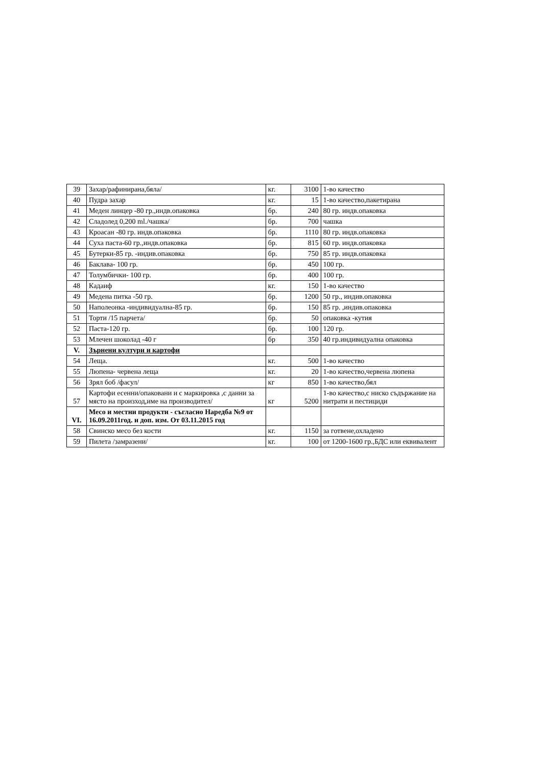| 39 | Захар/рафинирана,бяла/ | кг. | 3100 | 1-во качество |
| 40 | Пудра захар | кг. | 15 | 1-во качество,пакетирана |
| 41 | Меден линцер -80 гр.,индв.опаковка | бр. | 240 | 80 гр. индв.опаковка |
| 42 | Сладолед 0,200 ml./чашка/ | бр. | 700 | чашка |
| 43 | Кроасан -80 гр. индв.опаковка | бр. | 1110 | 80 гр. индв.опаковка |
| 44 | Суха паста-60 гр.,индв.опаковка | бр. | 815 | 60 гр. индв.опаковка |
| 45 | Бутерки-85 гр. -индив.опаковка | бр. | 750 | 85 гр. индв.опаковка |
| 46 | Баклава- 100 гр. | бр. | 450 | 100 гр. |
| 47 | Толумбички- 100 гр. | бр. | 400 | 100 гр. |
| 48 | Кадаиф | кг. | 150 | 1-во качество |
| 49 | Медена питка -50 гр. | бр. | 1200 | 50 гр., индив.опаковка |
| 50 | Наполеонка -индивидуална-85 гр. | бр. | 150 | 85 гр. ,индив.опаковка |
| 51 | Торти /15 парчета/ | бр. | 50 | опаковка -кутия |
| 52 | Паста-120 гр. | бр. | 100 | 120 гр. |
| 53 | Млечен шоколад -40 г | бр | 350 | 40 гр.индивидуална опаковка |
| V. | Зърнени култури и картофи | | | |
| 54 | Леща. | кг. | 500 | 1-во качество |
| 55 | Люпена- червена леща | кг. | 20 | 1-во качество,червена люпена |
| 56 | Зрял боб /фасул/ | кг | 850 | 1-во качество,бял |
| 57 | Картофи есенни/опаковани и с маркировка ,с данни за място на произход,име на производител/ | кг | 5200 | 1-во качество,с ниско съдържание на нитрати и пестициди |
| VI. | Месо и местни продукти - съгласно Наредба №9 от 16.09.2011год. и доп. изм. От 03.11.2015 год | | | |
| 58 | Свинско месо без кости | кг. | 1150 | за готвене,охладено |
| 59 | Пилета /замразени/ | кг. | 100 | от 1200-1600 гр.,БДС или еквивалент |